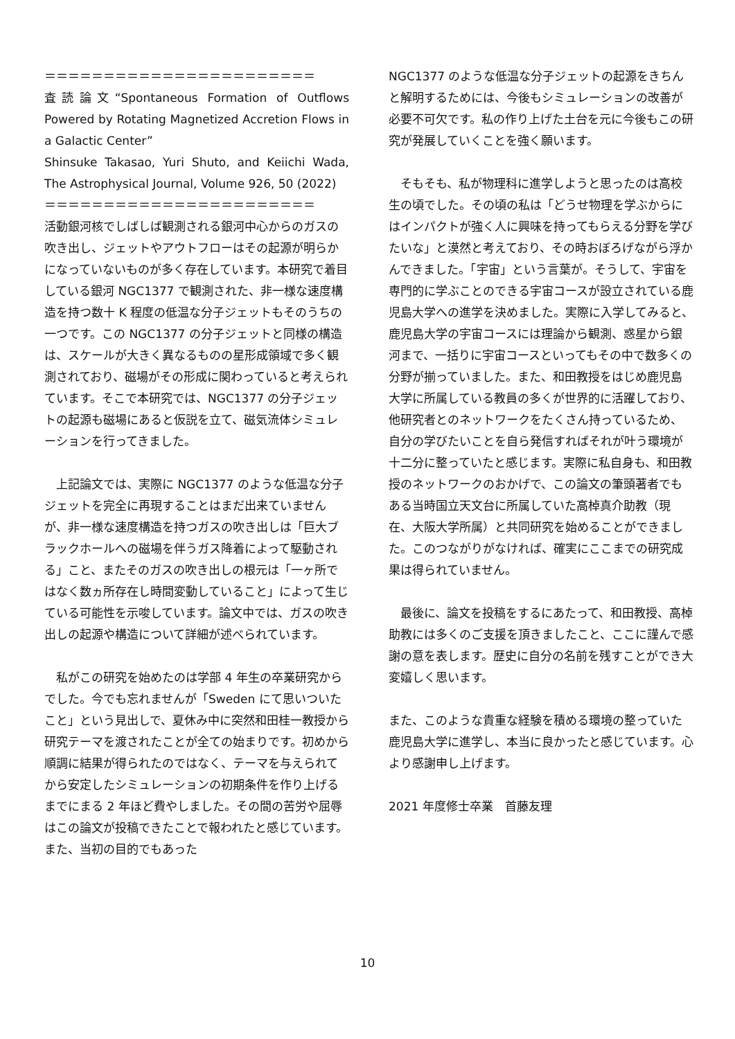＝＝＝＝＝＝＝＝＝＝＝＝＝＝＝＝＝＝＝＝＝＝＝
査読論文“Spontaneous Formation of Outflows Powered by Rotating Magnetized Accretion Flows in a Galactic Center”
Shinsuke Takasao, Yuri Shuto, and Keiichi Wada, The Astrophysical Journal, Volume 926, 50 (2022)
＝＝＝＝＝＝＝＝＝＝＝＝＝＝＝＝＝＝＝＝＝＝＝
活動銀河核でしばしば観測される銀河中心からのガスの吹き出し、ジェットやアウトフローはその起源が明らかになっていないものが多く存在しています。本研究で着目している銀河 NGC1377 で観測された、非一様な速度構造を持つ数十 K 程度の低温な分子ジェットもそのうちの一つです。この NGC1377 の分子ジェットと同様の構造は、スケールが大きく異なるものの星形成領域で多く観測されており、磁場がその形成に関わっていると考えられています。そこで本研究では、NGC1377 の分子ジェットの起源も磁場にあると仮説を立て、磁気流体シミュレーションを行ってきました。
　上記論文では、実際に NGC1377 のような低温な分子ジェットを完全に再現することはまだ出来ていませんが、非一様な速度構造を持つガスの吹き出しは「巨大ブラックホールへの磁場を伴うガス降着によって駆動される」こと、またそのガスの吹き出しの根元は「一ヶ所ではなく数ヵ所存在し時間変動していること」によって生じている可能性を示唆しています。論文中では、ガスの吹き出しの起源や構造について詳細が述べられています。
　私がこの研究を始めたのは学部 4 年生の卒業研究からでした。今でも忘れませんが「Sweden にて思いついたこと」という見出しで、夏休み中に突然和田桂一教授から研究テーマを渡されたことが全ての始まりです。初めから順調に結果が得られたのではなく、テーマを与えられてから安定したシミュレーションの初期条件を作り上げるまでにまる 2 年ほど費やしました。その間の苦労や屈辱はこの論文が投稿できたことで報われたと感じています。また、当初の目的でもあった
NGC1377 のような低温な分子ジェットの起源をきちんと解明するためには、今後もシミュレーションの改善が必要不可欠です。私の作り上げた土台を元に今後もこの研究が発展していくことを強く願います。
　そもそも、私が物理科に進学しようと思ったのは高校生の頃でした。その頃の私は「どうせ物理を学ぶからにはインパクトが強く人に興味を持ってもらえる分野を学びたいな」と漠然と考えており、その時おぼろげながら浮かんできました。「宇宙」という言葉が。そうして、宇宙を専門的に学ぶことのできる宇宙コースが設立されている鹿児島大学への進学を決めました。実際に入学してみると、鹿児島大学の宇宙コースには理論から観測、惑星から銀河まで、一括りに宇宙コースといってもその中で数多くの分野が揃っていました。また、和田教授をはじめ鹿児島大学に所属している教員の多くが世界的に活躍しており、他研究者とのネットワークをたくさん持っているため、自分の学びたいことを自ら発信すればそれが叶う環境が十二分に整っていたと感じます。実際に私自身も、和田教授のネットワークのおかげで、この論文の筆頭著者でもある当時国立天文台に所属していた高棹真介助教（現在、大阪大学所属）と共同研究を始めることができました。このつながりがなければ、確実にここまでの研究成果は得られていません。
　最後に、論文を投稿をするにあたって、和田教授、高棹助教には多くのご支援を頂きましたこと、ここに謹んで感謝の意を表します。歴史に自分の名前を残すことができ大変嬉しく思います。
また、このような貴重な経験を積める環境の整っていた鹿児島大学に進学し、本当に良かったと感じています。心より感謝申し上げます。
2021 年度修士卒業　首藤友理
10